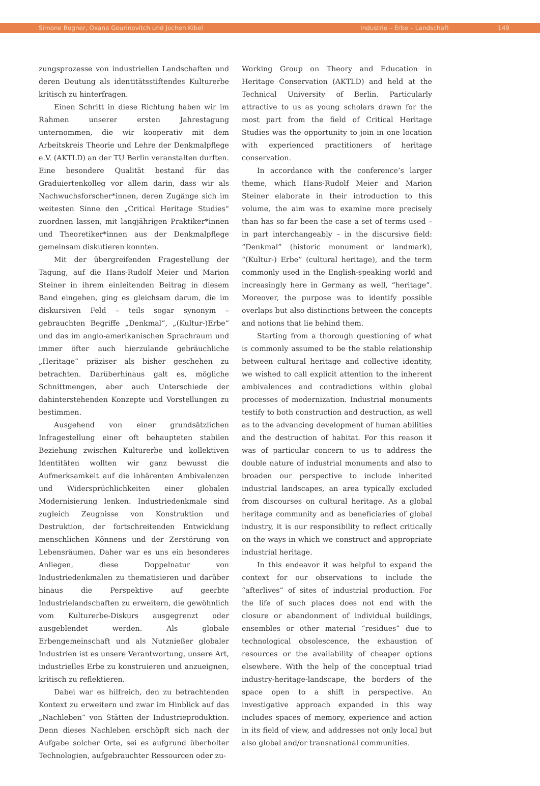Simone Bogner, Oxana Gourinovitch und Jochen Kibel Industrie – Erbe – Landschaft 149
zungsprozesse von industriellen Landschaften und deren Deutung als identitätsstiftendes Kulturerbe kritisch zu hinterfragen.
Einen Schritt in diese Richtung haben wir im Rahmen unserer ersten Jahrestagung unternommen, die wir kooperativ mit dem Arbeitskreis Theorie und Lehre der Denkmalpflege e.V. (AKTLD) an der TU Berlin veranstalten durften. Eine besondere Qualität bestand für das Graduiertenkolleg vor allem darin, dass wir als Nachwuchsforscher*innen, deren Zugänge sich im weitesten Sinne den „Critical Heritage Studies“ zuordnen lassen, mit langjährigen Praktiker*innen und Theoretiker*innen aus der Denkmalpflege gemeinsam diskutieren konnten.
Mit der übergreifenden Fragestellung der Tagung, auf die Hans-Rudolf Meier und Marion Steiner in ihrem einleitenden Beitrag in diesem Band eingehen, ging es gleichsam darum, die im diskursiven Feld – teils sogar synonym – gebrauchten Begriffe „Denkmal“, „(Kultur-)Erbe“ und das im anglo-amerikanischen Sprachraum und immer öfter auch hierzulande gebräuchliche „Heritage“ präziser als bisher geschehen zu betrachten. Darüberhinaus galt es, mögliche Schnittmengen, aber auch Unterschiede der dahinterstehenden Konzepte und Vorstellungen zu bestimmen.
Ausgehend von einer grundsätzlichen Infragestellung einer oft behaupteten stabilen Beziehung zwischen Kulturerbe und kollektiven Identitäten wollten wir ganz bewusst die Aufmerksamkeit auf die inhärenten Ambivalenzen und Widersprüchlichkeiten einer globalen Modernisierung lenken. Industriedenkmale sind zugleich Zeugnisse von Konstruktion und Destruktion, der fortschreitenden Entwicklung menschlichen Könnens und der Zerstörung von Lebensräumen. Daher war es uns ein besonderes Anliegen, diese Doppelnatur von Industriedenkmalen zu thematisieren und darüber hinaus die Perspektive auf geerbte Industrielandschaften zu erweitern, die gewöhnlich vom Kulturerbe-Diskurs ausgegrenzt oder ausgeblendet werden. Als globale Erbengemeinschaft und als Nutznießer globaler Industrien ist es unsere Verantwortung, unsere Art, industrielles Erbe zu konstruieren und anzueignen, kritisch zu reflektieren.
Dabei war es hilfreich, den zu betrachtenden Kontext zu erweitern und zwar im Hinblick auf das „Nachleben“ von Stätten der Industrieproduktion. Denn dieses Nachleben erschöpft sich nach der Aufgabe solcher Orte, sei es aufgrund überholter Technologien, aufgebrauchter Ressourcen oder zu-
Working Group on Theory and Education in Heritage Conservation (AKTLD) and held at the Technical University of Berlin. Particularly attractive to us as young scholars drawn for the most part from the field of Critical Heritage Studies was the opportunity to join in one location with experienced practitioners of heritage conservation.
In accordance with the conference’s larger theme, which Hans-Rudolf Meier and Marion Steiner elaborate in their introduction to this volume, the aim was to examine more precisely than has so far been the case a set of terms used – in part interchangeably – in the discursive field: “Denkmal” (historic monument or landmark), “(Kultur-) Erbe” (cultural heritage), and the term commonly used in the English-speaking world and increasingly here in Germany as well, “heritage”. Moreover, the purpose was to identify possible overlaps but also distinctions between the concepts and notions that lie behind them.
Starting from a thorough questioning of what is commonly assumed to be the stable relationship between cultural heritage and collective identity, we wished to call explicit attention to the inherent ambivalences and contradictions within global processes of modernization. Industrial monuments testify to both construction and destruction, as well as to the advancing development of human abilities and the destruction of habitat. For this reason it was of particular concern to us to address the double nature of industrial monuments and also to broaden our perspective to include inherited industrial landscapes, an area typically excluded from discourses on cultural heritage. As a global heritage community and as beneficiaries of global industry, it is our responsibility to reflect critically on the ways in which we construct and appropriate industrial heritage.
In this endeavor it was helpful to expand the context for our observations to include the “afterlives” of sites of industrial production. For the life of such places does not end with the closure or abandonment of individual buildings, ensembles or other material “residues” due to technological obsolescence, the exhaustion of resources or the availability of cheaper options elsewhere. With the help of the conceptual triad industry-heritage-landscape, the borders of the space open to a shift in perspective. An investigative approach expanded in this way includes spaces of memory, experience and action in its field of view, and addresses not only local but also global and/or transnational communities.